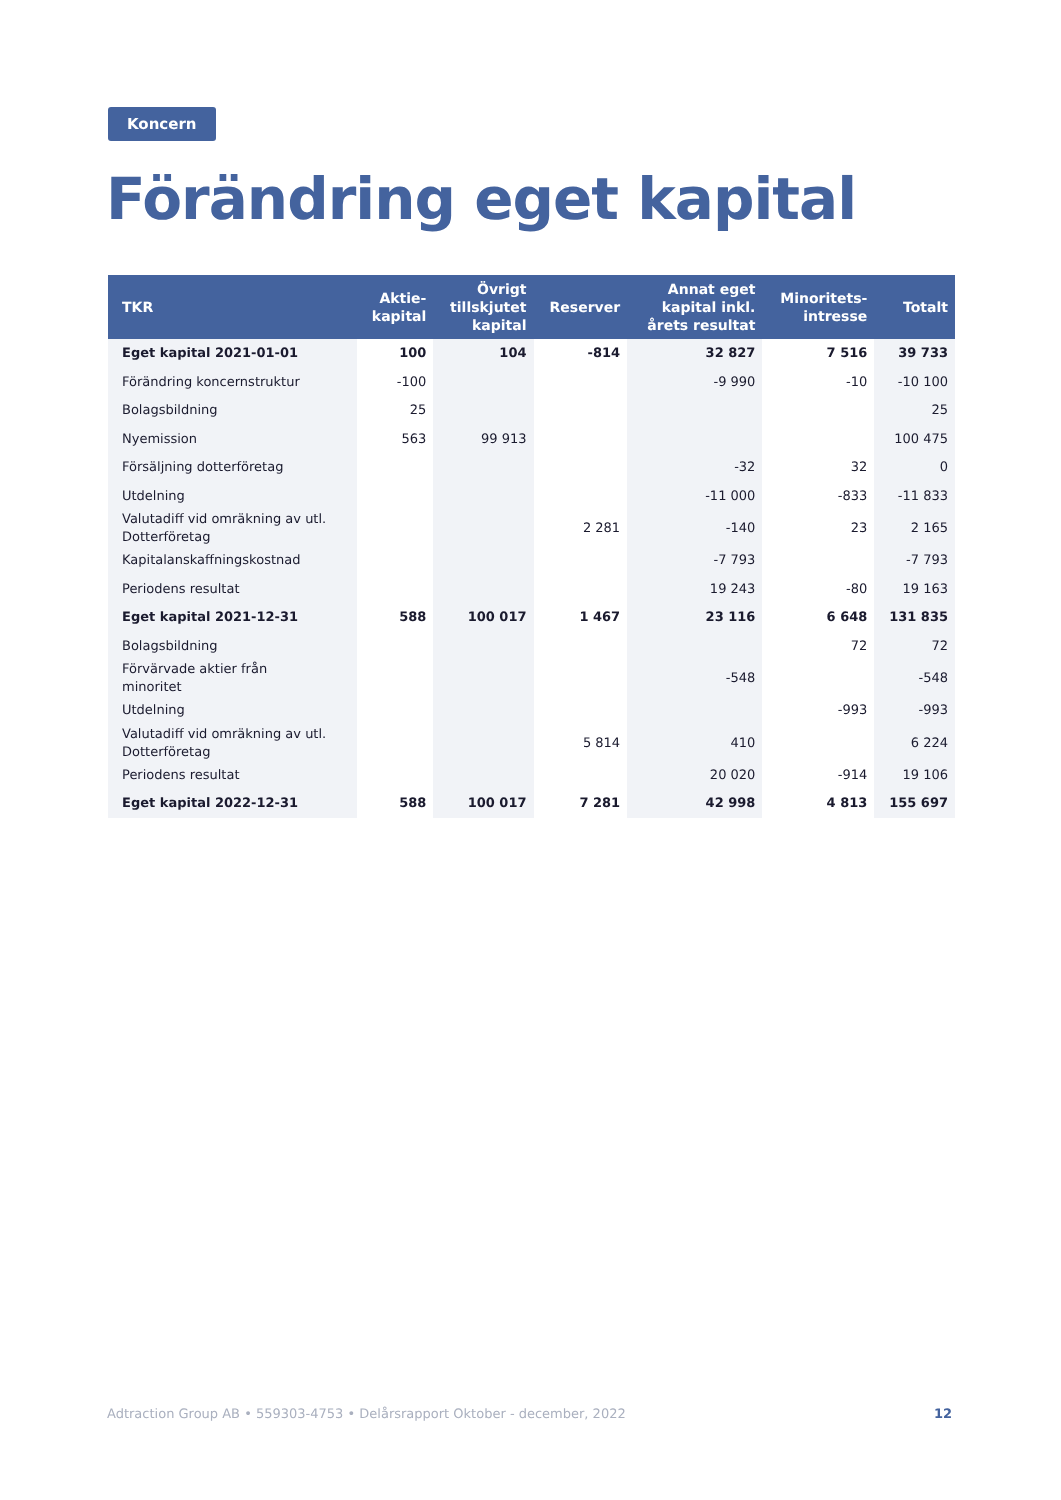Koncern
Förändring eget kapital
| TKR | Aktie- kapital | Övrigt tillskjutet kapital | Reserver | Annat eget kapital inkl. årets resultat | Minoritets- intresse | Totalt |
| --- | --- | --- | --- | --- | --- | --- |
| Eget kapital 2021-01-01 | 100 | 104 | -814 | 32 827 | 7 516 | 39 733 |
| Förändring koncernstruktur | -100 | | | -9 990 | -10 | -10 100 |
| Bolagsbildning | 25 | | | | | 25 |
| Nyemission | 563 | 99 913 | | | | 100 475 |
| Försäljning dotterföretag | | | | -32 | 32 | 0 |
| Utdelning | | | | -11 000 | -833 | -11 833 |
| Valutadiff vid omräkning av utl. Dotterföretag | | | 2 281 | -140 | 23 | 2 165 |
| Kapitalanskaffningskostnad | | | | -7 793 | | -7 793 |
| Periodens resultat | | | | 19 243 | -80 | 19 163 |
| Eget kapital 2021-12-31 | 588 | 100 017 | 1 467 | 23 116 | 6 648 | 131 835 |
| Bolagsbildning | | | | | 72 | 72 |
| Förvärvade aktier från minoritet | | | | -548 | | -548 |
| Utdelning | | | | | -993 | -993 |
| Valutadiff vid omräkning av utl. Dotterföretag | | | 5 814 | 410 | | 6 224 |
| Periodens resultat | | | | 20 020 | -914 | 19 106 |
| Eget kapital 2022-12-31 | 588 | 100 017 | 7 281 | 42 998 | 4 813 | 155 697 |
Adtraction Group AB • 559303-4753 • Delårsrapport Oktober - december, 2022 12